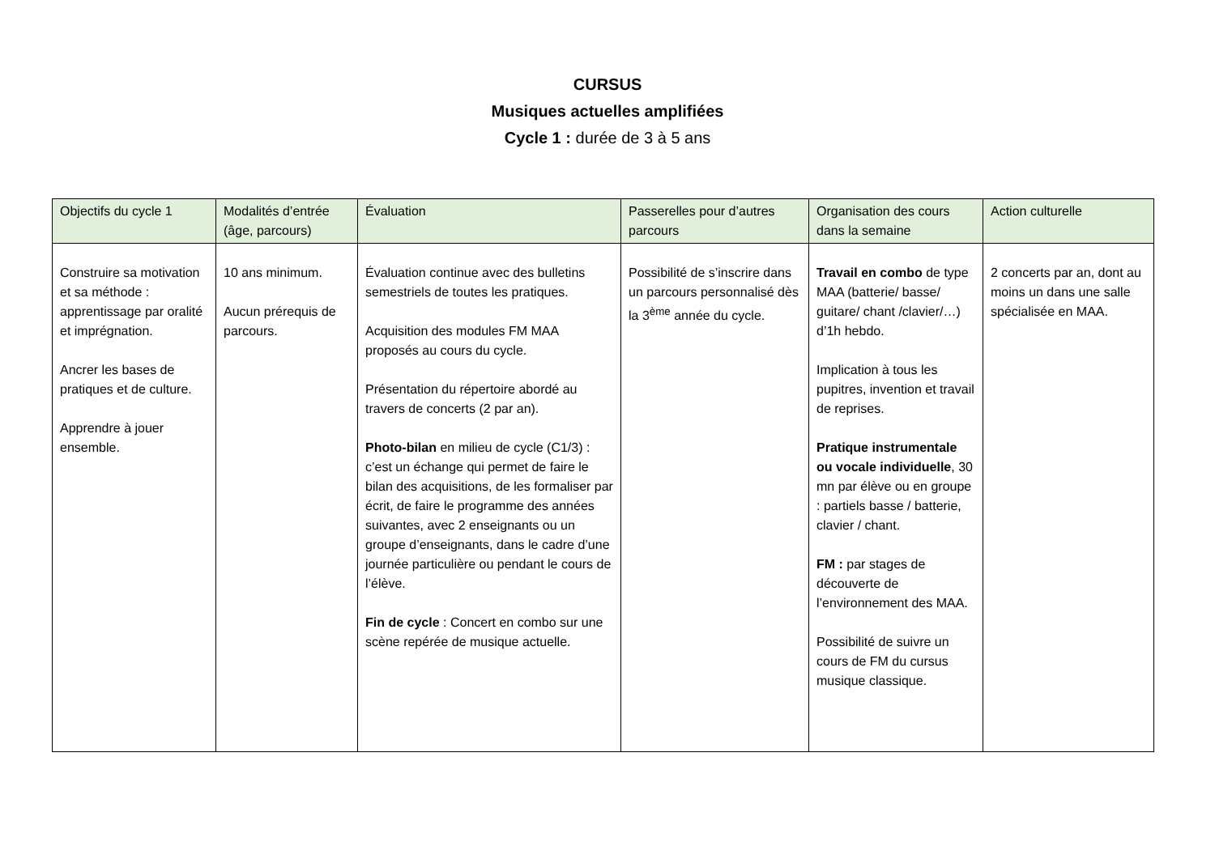CURSUS
Musiques actuelles amplifiées
Cycle 1 : durée de 3 à 5 ans
| Objectifs du cycle 1 | Modalités d’entrée (âge, parcours) | Évaluation | Passerelles pour d’autres parcours | Organisation des cours dans la semaine | Action culturelle |
| --- | --- | --- | --- | --- | --- |
| Construire sa motivation et sa méthode : apprentissage par oralité et imprégnation. Ancrer les bases de pratiques et de culture. Apprendre à jouer ensemble. | 10 ans minimum. Aucun prérequis de parcours. | Évaluation continue avec des bulletins semestriels de toutes les pratiques. Acquisition des modules FM MAA proposés au cours du cycle. Présentation du répertoire abordé au travers de concerts (2 par an). Photo-bilan en milieu de cycle (C1/3) : c’est un échange qui permet de faire le bilan des acquisitions, de les formaliser par écrit, de faire le programme des années suivantes, avec 2 enseignants ou un groupe d’enseignants, dans le cadre d’une journée particulière ou pendant le cours de l’élève. Fin de cycle : Concert en combo sur une scène repérée de musique actuelle. | Possibilité de s’inscrire dans un parcours personnalisé dès la 3<sup>ème</sup> année du cycle. | Travail en combo de type MAA (batterie/ basse/ guitare/ chant /clavier/…) d’1h hebdo. Implication à tous les pupitres, invention et travail de reprises. Pratique instrumentale ou vocale individuelle , 30 mn par élève ou en groupe : partiels basse / batterie, clavier / chant. FM : par stages de découverte de l’environnement des MAA. Possibilité de suivre un cours de FM du cursus musique classique. | 2 concerts par an, dont au moins un dans une salle spécialisée en MAA. |